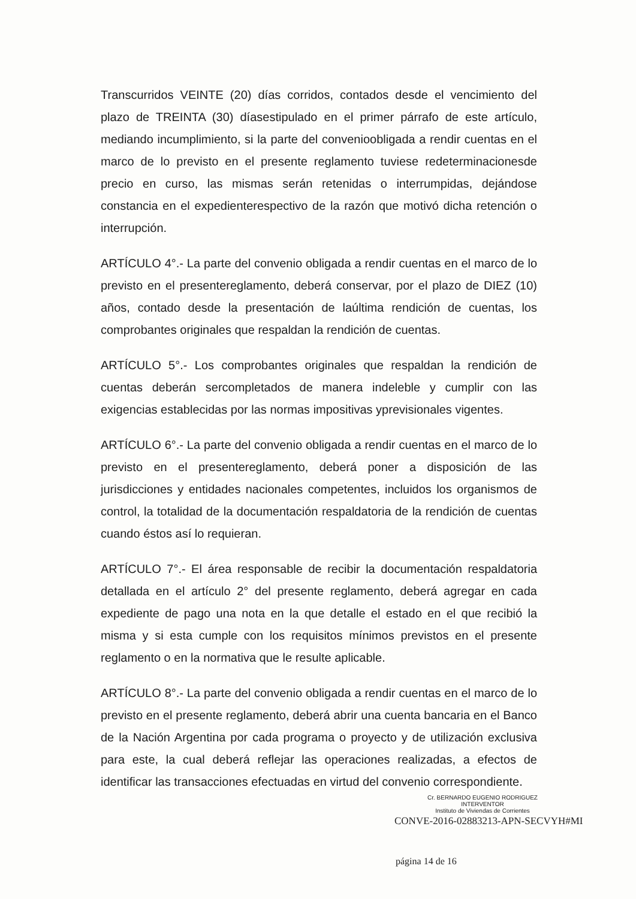Transcurridos VEINTE (20) días corridos, contados desde el vencimiento del plazo de TREINTA (30) díasestipulado en el primer párrafo de este artículo, mediando incumplimiento, si la parte del convenioobligada a rendir cuentas en el marco de lo previsto en el presente reglamento tuviese redeterminacionesde precio en curso, las mismas serán retenidas o interrumpidas, dejándose constancia en el expedienterespectivo de la razón que motivó dicha retención o interrupción.
ARTÍCULO 4°.- La parte del convenio obligada a rendir cuentas en el marco de lo previsto en el presentereglamento, deberá conservar, por el plazo de DIEZ (10) años, contado desde la presentación de laúltima rendición de cuentas, los comprobantes originales que respaldan la rendición de cuentas.
ARTÍCULO 5°.- Los comprobantes originales que respaldan la rendición de cuentas deberán sercompletados de manera indeleble y cumplir con las exigencias establecidas por las normas impositivas yprevisionales vigentes.
ARTÍCULO 6°.- La parte del convenio obligada a rendir cuentas en el marco de lo previsto en el presentereglamento, deberá poner a disposición de las jurisdicciones y entidades nacionales competentes, incluidos los organismos de control, la totalidad de la documentación respaldatoria de la rendición de cuentas cuando éstos así lo requieran.
ARTÍCULO 7°.- El área responsable de recibir la documentación respaldatoria detallada en el artículo 2° del presente reglamento, deberá agregar en cada expediente de pago una nota en la que detalle el estado en el que recibió la misma y si esta cumple con los requisitos mínimos previstos en el presente reglamento o en la normativa que le resulte aplicable.
ARTÍCULO 8°.- La parte del convenio obligada a rendir cuentas en el marco de lo previsto en el presente reglamento, deberá abrir una cuenta bancaria en el Banco de la Nación Argentina por cada programa o proyecto y de utilización exclusiva para este, la cual deberá reflejar las operaciones realizadas, a efectos de identificar las transacciones efectuadas en virtud del convenio correspondiente.
Cr. BERNARDO EUGENIO RODRIGUEZ
INTERVENTOR
Instituto de Viviendas de Corrientes
CONVE-2016-02883213-APN-SECVYH#MI
página 14 de 16